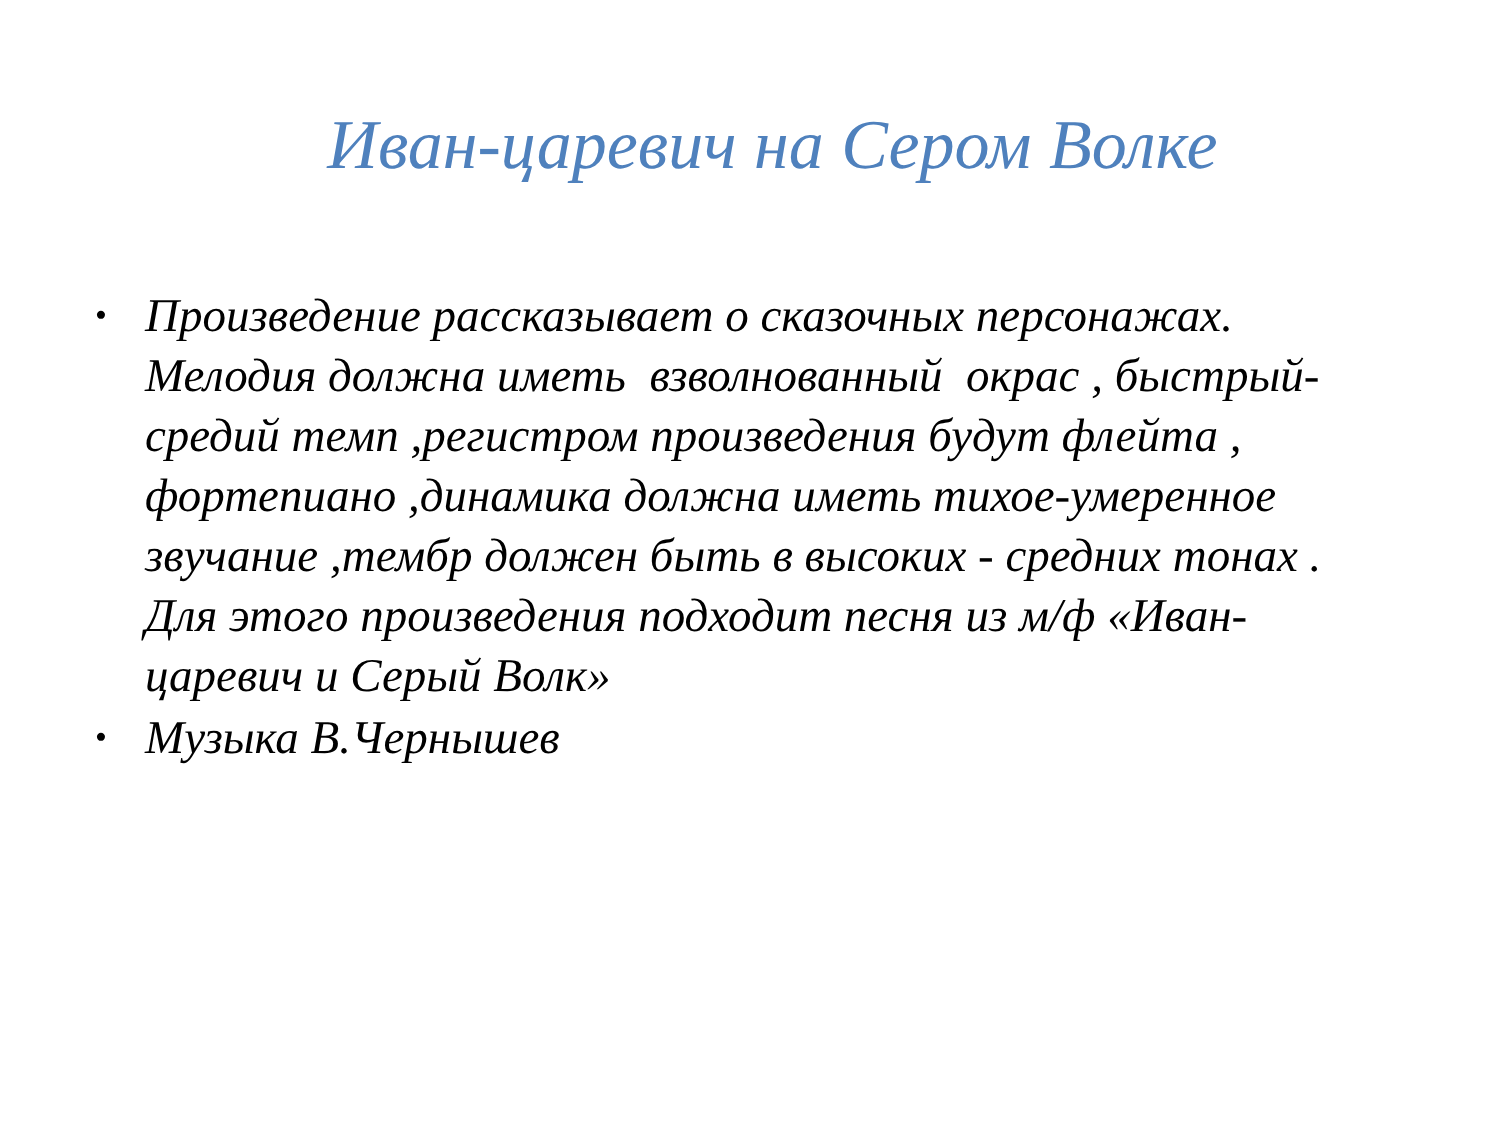Иван-царевич на Сером Волке
• Произведение рассказывает о сказочных персонажах. Мелодия должна иметь взволнованный окрас , быстрый-средий темп ,регистром произведения будут флейта , фортепиано ,динамика должна иметь тихое-умеренное звучание ,тембр должен быть в высоких - средних тонах . Для этого произведения подходит песня из м/ф «Иван-царевич и Серый Волк»
• Музыка В.Чернышев